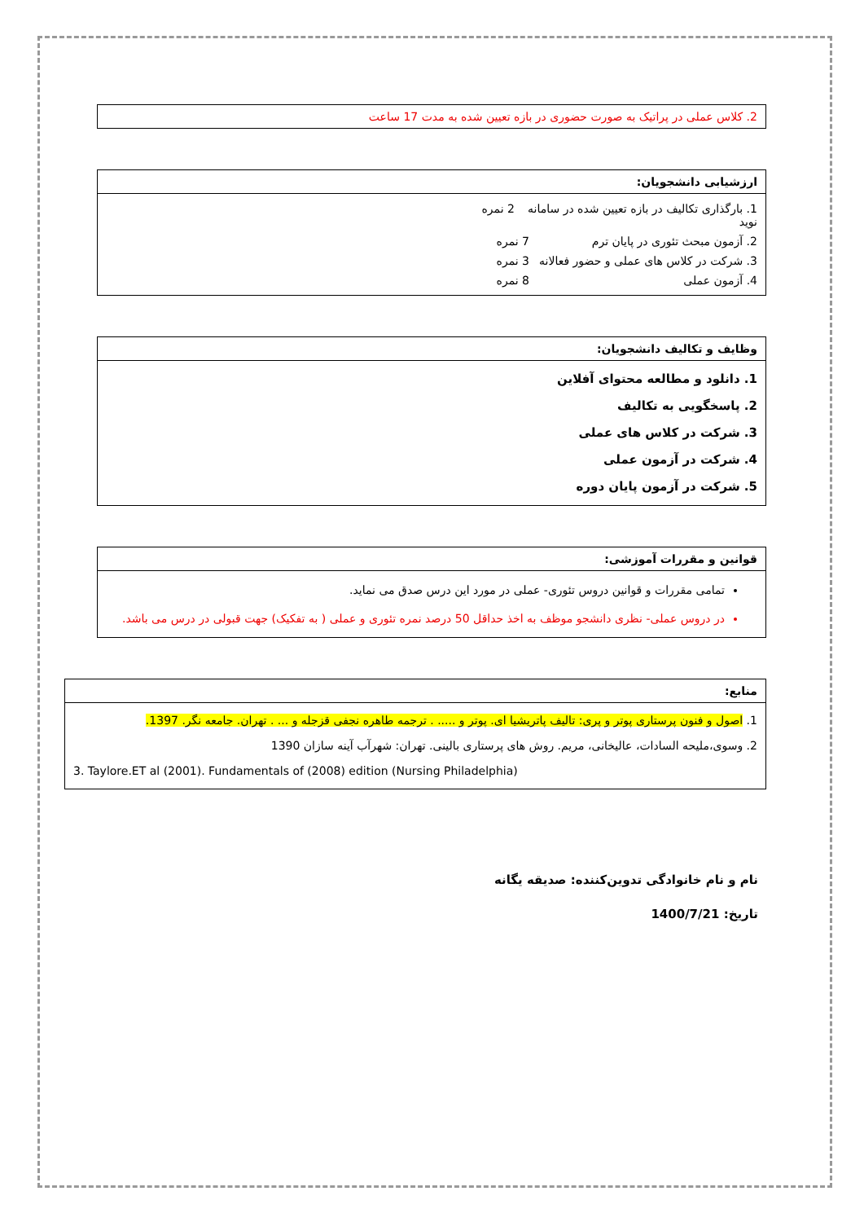| 2. کلاس عملی در پراتیک به صورت حضوری در بازه تعیین شده به مدت 17 ساعت |
| ارزشیابی دانشجویان: |
| --- |
| 1. بارگذاری تکالیف در بازه تعیین شده در سامانه نوید 2 نمره 2. آزمون مبحث تئوری در پایان ترم 7 نمره 3. شرکت در کلاس های عملی و حضور فعالانه 3 نمره 4. آزمون عملی 8 نمره |
| وظایف و تکالیف دانشجویان: |
| --- |
| 1. دانلود و مطالعه محتوای آفلاین 2. پاسخگویی به تکالیف 3. شرکت در کلاس های عملی 4. شرکت در آزمون عملی 5. شرکت در آزمون پایان دوره |
| قوانین و مقررات آموزشی: |
| --- |
| تمامی مقررات و قوانین دروس تئوری- عملی در مورد این درس صدق می نماید. در دروس عملی- نظری دانشجو موظف به اخذ حداقل 50 درصد نمره تئوری و عملی ( به تفکیک) جهت قبولی در درس می باشد. |
| منابع: |
| --- |
| 1. اصول و فنون پرستاری پوتر و پری: تالیف پاتریشیا ای. پوتر و ..... . ترجمه طاهره نجفی قزجله و ... . تهران. جامعه نگر. 1397. 2. وسوی،ملیحه السادات، عالیخانی، مریم. روش های پرستاری بالینی. تهران: شهرآب آینه سازان 1390 3. Taylore.ET al (2001). Fundamentals of (2008) edition (Nursing Philadelphia) |
نام و نام خانوادگی تدوین‌کننده: صدیقه یگانه
تاریخ: 1400/7/21